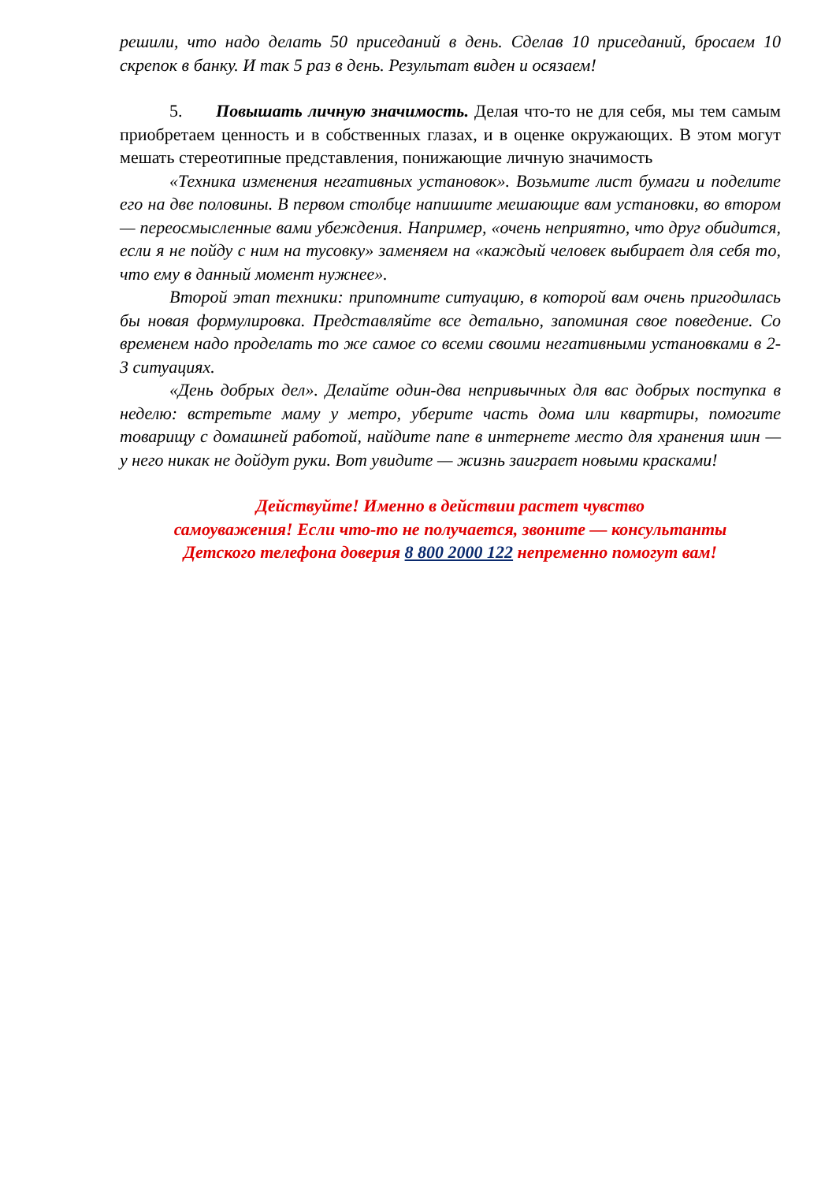решили, что надо делать 50 приседаний в день. Сделав 10 приседаний, бросаем 10 скрепок в банку. И так 5 раз в день. Результат виден и осязаем!
5. Повышать личную значимость. Делая что-то не для себя, мы тем самым приобретаем ценность и в собственных глазах, и в оценке окружающих. В этом могут мешать стереотипные представления, понижающие личную значимость
«Техника изменения негативных установок». Возьмите лист бумаги и поделите его на две половины. В первом столбце напишите мешающие вам установки, во втором — переосмысленные вами убеждения. Например, «очень неприятно, что друг обидится, если я не пойду с ним на тусовку» заменяем на «каждый человек выбирает для себя то, что ему в данный момент нужнее».
Второй этап техники: припомните ситуацию, в которой вам очень пригодилась бы новая формулировка. Представляйте все детально, запоминая свое поведение. Со временем надо проделать то же самое со всеми своими негативными установками в 2-3 ситуациях.
«День добрых дел». Делайте один-два непривычных для вас добрых поступка в неделю: встретьте маму у метро, уберите часть дома или квартиры, помогите товарищу с домашней работой, найдите папе в интернете место для хранения шин — у него никак не дойдут руки. Вот увидите — жизнь заиграет новыми красками!
Действуйте! Именно в действии растет чувство
самоуважения! Если что-то не получается, звоните — консультанты
Детского телефона доверия 8 800 2000 122 непременно помогут вам!